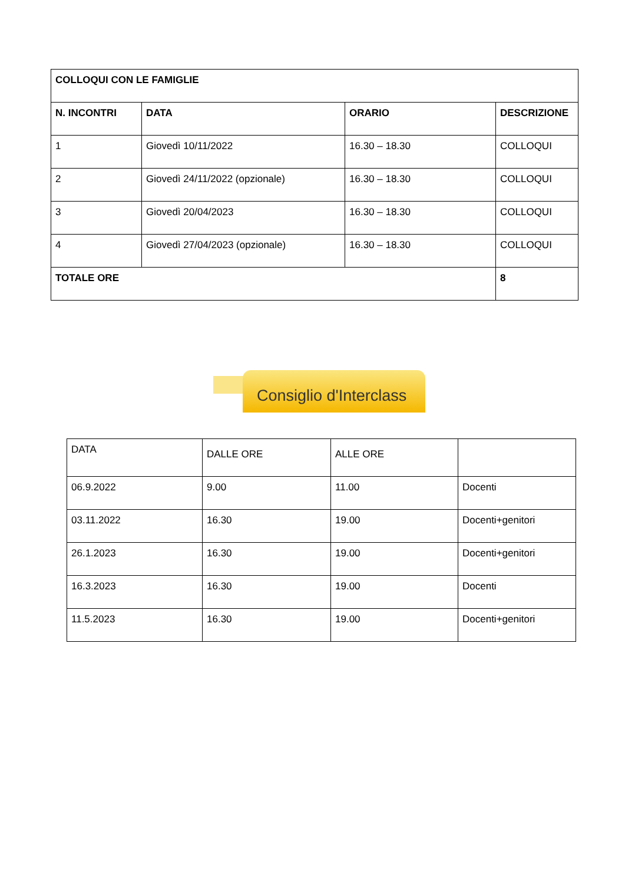| COLLOQUI CON LE FAMIGLIE | | | |
| --- | --- | --- | --- |
| N. INCONTRI | DATA | ORARIO | DESCRIZIONE |
| 1 | Giovedì 10/11/2022 | 16.30 – 18.30 | COLLOQUI |
| 2 | Giovedì 24/11/2022 (opzionale) | 16.30 – 18.30 | COLLOQUI |
| 3 | Giovedì 20/04/2023 | 16.30 – 18.30 | COLLOQUI |
| 4 | Giovedì 27/04/2023 (opzionale) | 16.30 – 18.30 | COLLOQUI |
| TOTALE ORE | | | 8 |
Consiglio d'Interclass
| DATA | DALLE ORE | ALLE ORE | |
| 06.9.2022 | 9.00 | 11.00 | Docenti |
| 03.11.2022 | 16.30 | 19.00 | Docenti+genitori |
| 26.1.2023 | 16.30 | 19.00 | Docenti+genitori |
| 16.3.2023 | 16.30 | 19.00 | Docenti |
| 11.5.2023 | 16.30 | 19.00 | Docenti+genitori |